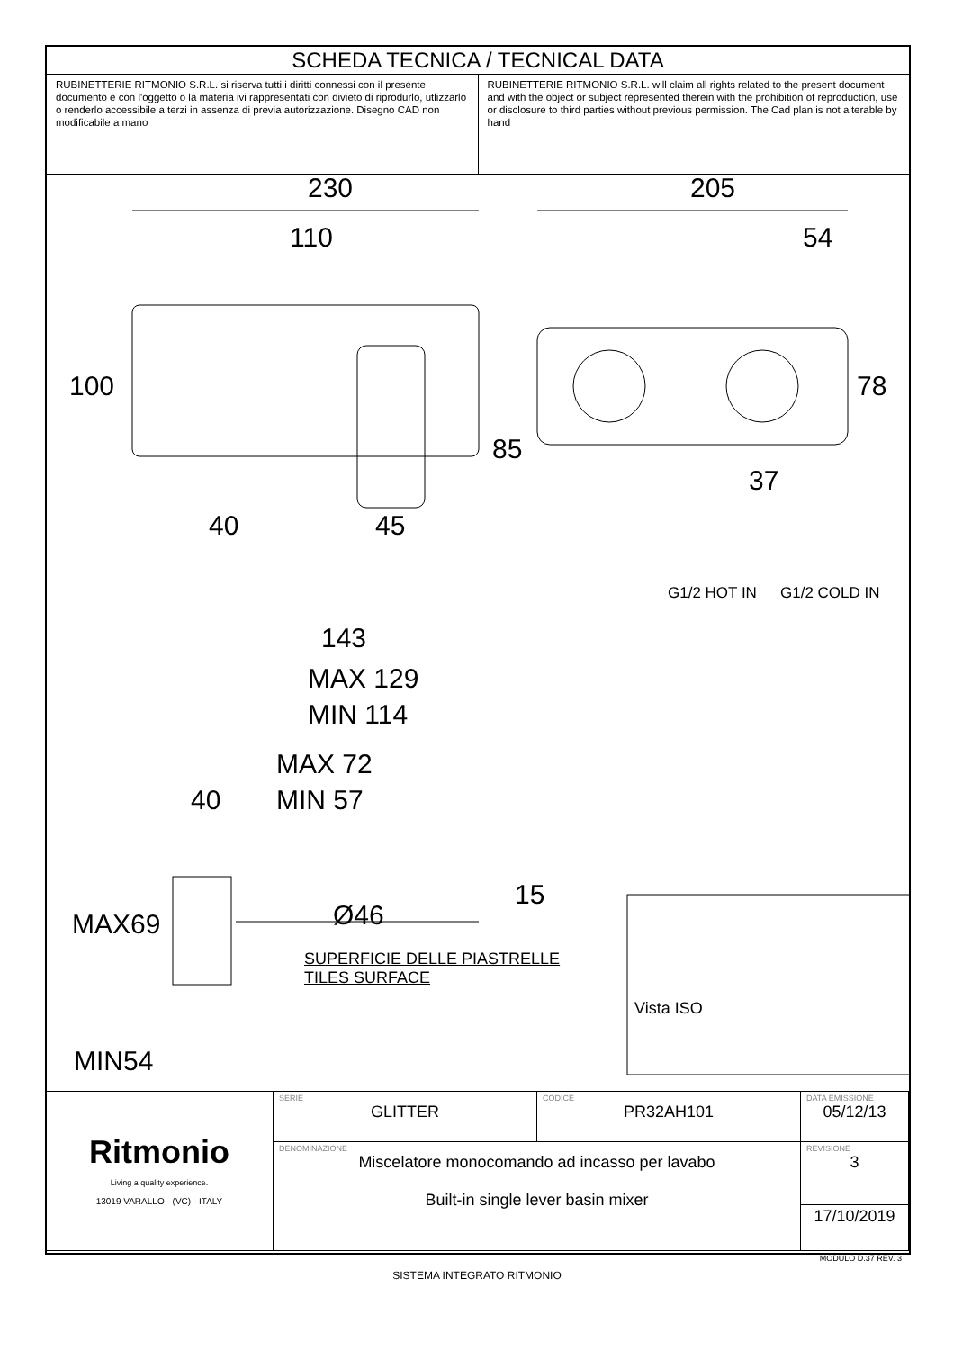SCHEDA TECNICA / TECNICAL DATA
RUBINETTERIE RITMONIO S.R.L. si riserva tutti i diritti connessi con il presente documento e con l'oggetto o la materia ivi rappresentati con divieto di riprodurlo, utlizzarlo o renderlo accessibile a terzi in assenza di previa autorizzazione. Disegno CAD non modificabile a mano
RUBINETTERIE RITMONIO S.R.L. will claim all rights related to the present document and with the object or subject represented therein with the prohibition of reproduction, use or disclosure to third parties without previous permission. The Cad plan is not alterable by hand
230
205
110
54
100
78
85
37
40
45
G1/2 HOT IN
G1/2 COLD IN
143
MAX 129
MIN 114
MAX 72
MIN 57
40
15
MIN54
MAX69 Ø46
SUPERFICIE DELLE PIASTRELLE
TILES SURFACE
Vista ISO
| Ritmonio Living a quality experience. 13019 VARALLO - (VC) - ITALY | SERIE GLITTER | CODICE PR32AH101 | DATA EMISSIONE 05/12/13 |
| | DENOMINAZIONE Miscelatore monocomando ad incasso per lavabo Built-in single lever basin mixer | | REVISIONE 3 |
| | | | 17/10/2019 |
MODULO D.37 REV. 3
SISTEMA INTEGRATO RITMONIO